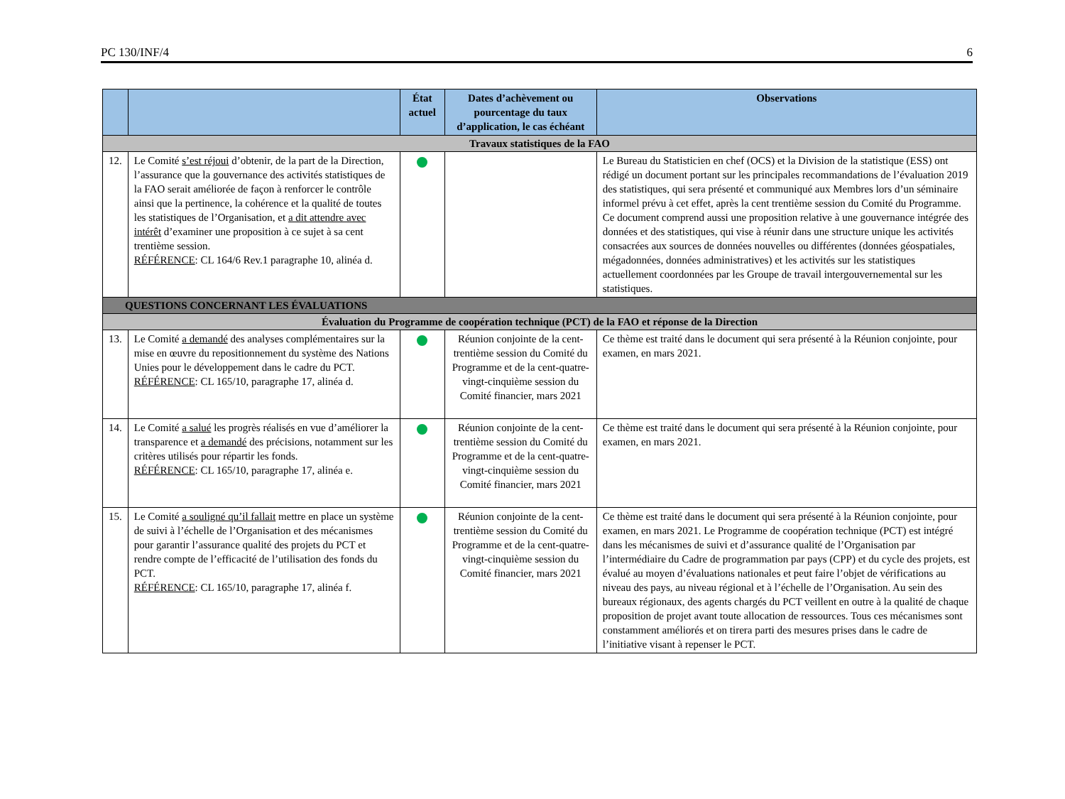PC 130/INF/4 6
| | | État actuel | Dates d’achèvement ou pourcentage du taux d’application, le cas échéant | Observations |
| --- | --- | --- | --- | --- |
| Travaux statistiques de la FAO | | | | |
| 12. | Le Comité s’est réjoui d’obtenir, de la part de la Direction, l’assurance que la gouvernance des activités statistiques de la FAO serait améliorée de façon à renforcer le contrôle ainsi que la pertinence, la cohérence et la qualité de toutes les statistiques de l’Organisation, et a dit attendre avec intérêt d’examiner une proposition à ce sujet à sa cent trentième session. RÉFÉRENCE : CL 164/6 Rev.1 paragraphe 10, alinéa d. | | | Le Bureau du Statisticien en chef (OCS) et la Division de la statistique (ESS) ont rédigé un document portant sur les principales recommandations de l’évaluation 2019 des statistiques, qui sera présenté et communiqué aux Membres lors d’un séminaire informel prévu à cet effet, après la cent trentième session du Comité du Programme. Ce document comprend aussi une proposition relative à une gouvernance intégrée des données et des statistiques, qui vise à réunir dans une structure unique les activités consacrées aux sources de données nouvelles ou différentes (données géospatiales, mégadonnées, données administratives) et les activités sur les statistiques actuellement coordonnées par les Groupe de travail intergouvernemental sur les statistiques. |
| QUESTIONS CONCERNANT LES ÉVALUATIONS | | | | |
| Évaluation du Programme de coopération technique (PCT) de la FAO et réponse de la Direction | | | | |
| 13. | Le Comité a demandé des analyses complémentaires sur la mise en œuvre du repositionnement du système des Nations Unies pour le développement dans le cadre du PCT. RÉFÉRENCE : CL 165/10, paragraphe 17, alinéa d. | | Réunion conjointe de la cent-trentième session du Comité du Programme et de la cent-quatre-vingt-cinquième session du Comité financier, mars 2021 | Ce thème est traité dans le document qui sera présenté à la Réunion conjointe, pour examen, en mars 2021. |
| 14. | Le Comité a salué les progrès réalisés en vue d’améliorer la transparence et a demandé des précisions, notamment sur les critères utilisés pour répartir les fonds. RÉFÉRENCE : CL 165/10, paragraphe 17, alinéa e. | | Réunion conjointe de la cent-trentième session du Comité du Programme et de la cent-quatre-vingt-cinquième session du Comité financier, mars 2021 | Ce thème est traité dans le document qui sera présenté à la Réunion conjointe, pour examen, en mars 2021. |
| 15. | Le Comité a souligné qu’il fallait mettre en place un système de suivi à l’échelle de l’Organisation et des mécanismes pour garantir l’assurance qualité des projets du PCT et rendre compte de l’efficacité de l’utilisation des fonds du PCT. RÉFÉRENCE : CL 165/10, paragraphe 17, alinéa f. | | Réunion conjointe de la cent-trentième session du Comité du Programme et de la cent-quatre-vingt-cinquième session du Comité financier, mars 2021 | Ce thème est traité dans le document qui sera présenté à la Réunion conjointe, pour examen, en mars 2021. Le Programme de coopération technique (PCT) est intégré dans les mécanismes de suivi et d’assurance qualité de l’Organisation par l’intermédiaire du Cadre de programmation par pays (CPP) et du cycle des projets, est évalué au moyen d’évaluations nationales et peut faire l’objet de vérifications au niveau des pays, au niveau régional et à l’échelle de l’Organisation. Au sein des bureaux régionaux, des agents chargés du PCT veillent en outre à la qualité de chaque proposition de projet avant toute allocation de ressources. Tous ces mécanismes sont constamment améliorés et on tirera parti des mesures prises dans le cadre de l’initiative visant à repenser le PCT. |